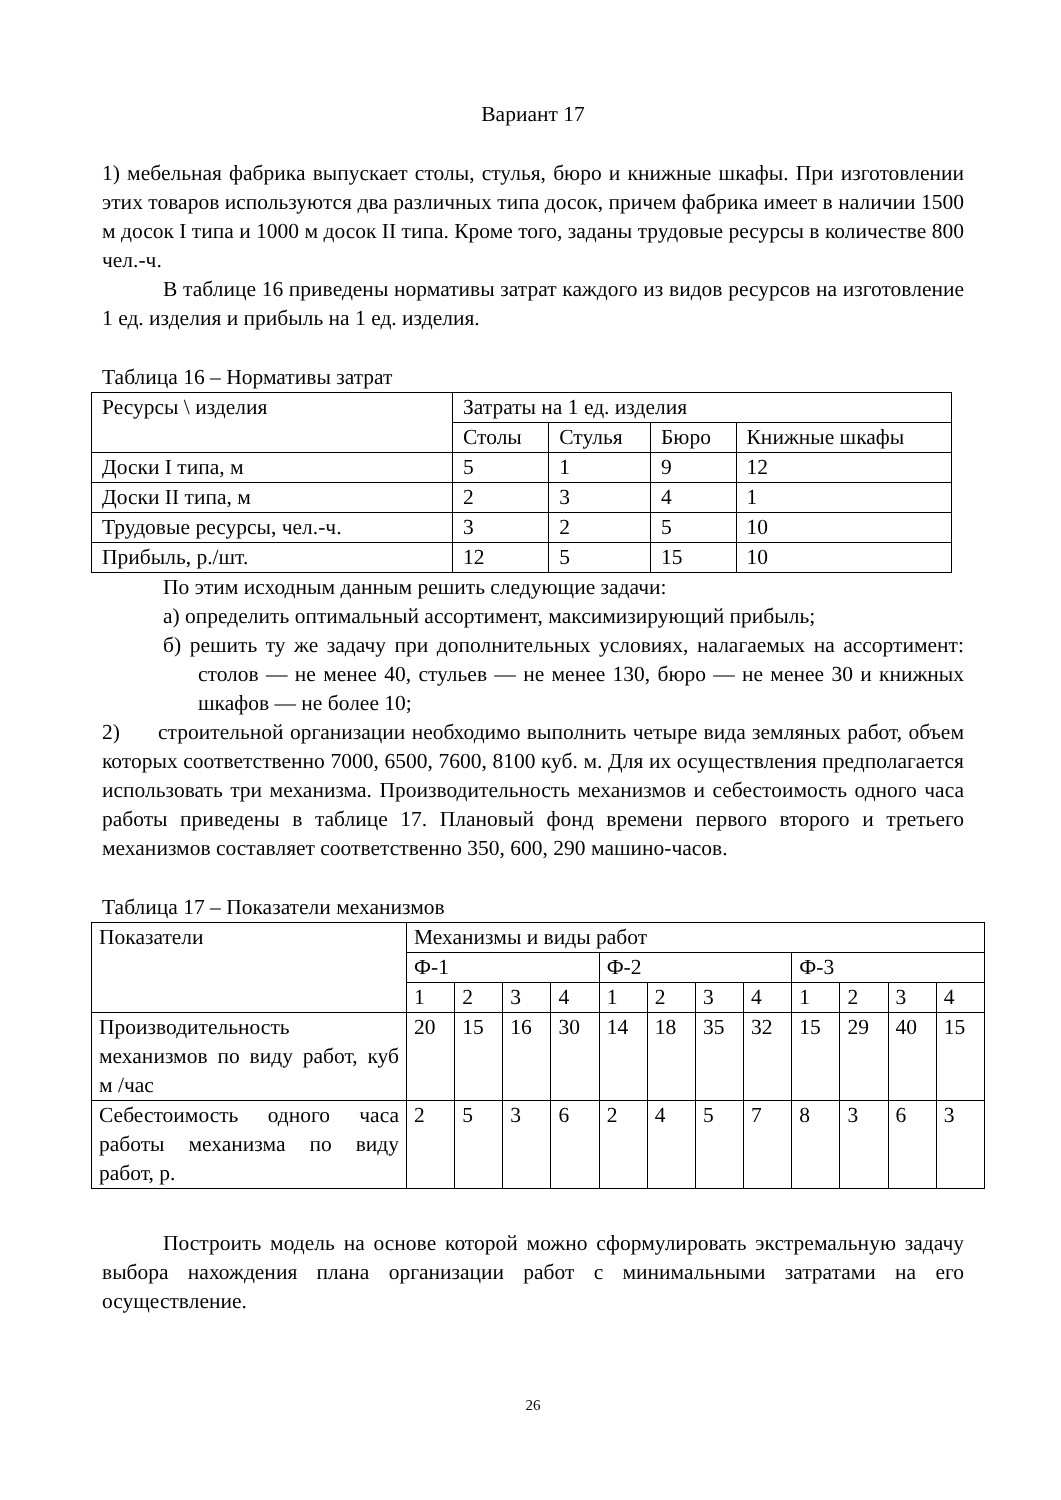Вариант 17
1) мебельная фабрика выпускает столы, стулья, бюро и книжные шкафы. При изготовлении этих товаров используются два различных типа досок, причем фабрика имеет в наличии 1500 м досок I типа и 1000 м досок II типа. Кроме того, заданы трудовые ресурсы в количестве 800 чел.-ч.
В таблице 16 приведены нормативы затрат каждого из видов ресурсов на изготовление 1 ед. изделия и прибыль на 1 ед. изделия.
Таблица 16 – Нормативы затрат
| Ресурсы \ изделия | Затраты на 1 ед. изделия | | | |
| --- | --- | --- | --- | --- |
| | Столы | Стулья | Бюро | Книжные шкафы |
| Доски I типа, м | 5 | 1 | 9 | 12 |
| Доски II типа, м | 2 | 3 | 4 | 1 |
| Трудовые ресурсы, чел.-ч. | 3 | 2 | 5 | 10 |
| Прибыль, р./шт. | 12 | 5 | 15 | 10 |
По этим исходным данным решить следующие задачи:
а) определить оптимальный ассортимент, максимизирующий прибыль;
б) решить ту же задачу при дополнительных условиях, налагаемых на ассортимент: столов — не менее 40, стульев — не менее 130, бюро — не менее 30 и книжных шкафов — не более 10;
2) строительной организации необходимо выполнить четыре вида земляных работ, объем которых соответственно 7000, 6500, 7600, 8100 куб. м. Для их осуществления предполагается использовать три механизма. Производительность механизмов и себестоимость одного часа работы приведены в таблице 17. Плановый фонд времени первого второго и третьего механизмов составляет соответственно 350, 600, 290 машино-часов.
Таблица 17 – Показатели механизмов
| Показатели | Механизмы и виды работ | | | | | | | | | | | |
| --- | --- | --- | --- | --- | --- | --- | --- | --- | --- | --- | --- | --- |
| | Ф-1 | | | | Ф-2 | | | | Ф-3 | | | |
| | 1 | 2 | 3 | 4 | 1 | 2 | 3 | 4 | 1 | 2 | 3 | 4 |
| Производительность механизмов по виду работ, куб м /час | 20 | 15 | 16 | 30 | 14 | 18 | 35 | 32 | 15 | 29 | 40 | 15 |
| Себестоимость одного часа работы механизма по виду работ, р. | 2 | 5 | 3 | 6 | 2 | 4 | 5 | 7 | 8 | 3 | 6 | 3 |
Построить модель на основе которой можно сформулировать экстремальную задачу выбора нахождения плана организации работ с минимальными затратами на его осуществление.
26